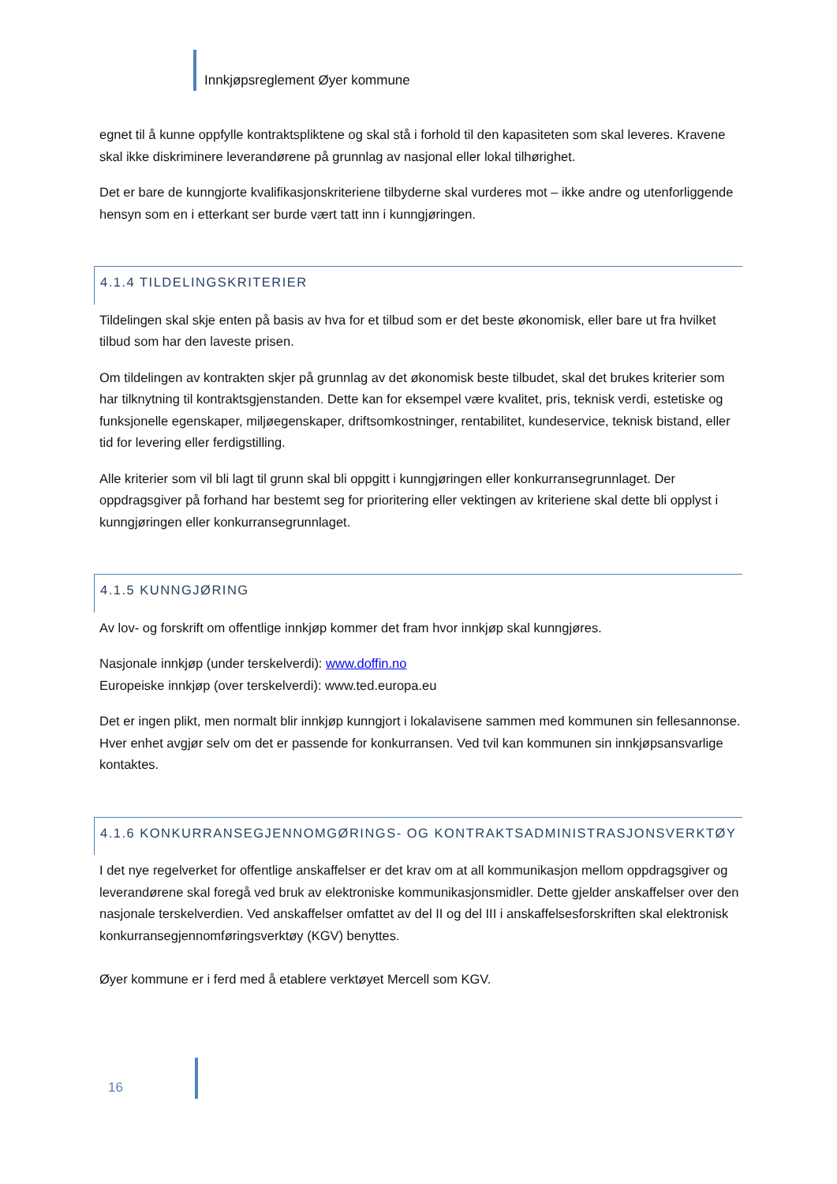Innkjøpsreglement Øyer kommune
egnet til å kunne oppfylle kontraktspliktene og skal stå i forhold til den kapasiteten som skal leveres. Kravene skal ikke diskriminere leverandørene på grunnlag av nasjonal eller lokal tilhørighet.
Det er bare de kunngjorte kvalifikasjonskriteriene tilbyderne skal vurderes mot – ikke andre og utenforliggende hensyn som en i etterkant ser burde vært tatt inn i kunngjøringen.
4.1.4 TILDELINGSKRITERIER
Tildelingen skal skje enten på basis av hva for et tilbud som er det beste økonomisk, eller bare ut fra hvilket tilbud som har den laveste prisen.
Om tildelingen av kontrakten skjer på grunnlag av det økonomisk beste tilbudet, skal det brukes kriterier som har tilknytning til kontraktsgjenstanden. Dette kan for eksempel være kvalitet, pris, teknisk verdi, estetiske og funksjonelle egenskaper, miljøegenskaper, driftsomkostninger, rentabilitet, kundeservice, teknisk bistand, eller tid for levering eller ferdigstilling.
Alle kriterier som vil bli lagt til grunn skal bli oppgitt i kunngjøringen eller konkurransegrunnlaget. Der oppdragsgiver på forhand har bestemt seg for prioritering eller vektingen av kriteriene skal dette bli opplyst i kunngjøringen eller konkurransegrunnlaget.
4.1.5 KUNNGJØRING
Av lov- og forskrift om offentlige innkjøp kommer det fram hvor innkjøp skal kunngjøres.
Nasjonale innkjøp (under terskelverdi): www.doffin.no
Europeiske innkjøp (over terskelverdi): www.ted.europa.eu
Det er ingen plikt, men normalt blir innkjøp kunngjort i lokalavisene sammen med kommunen sin fellesannonse. Hver enhet avgjør selv om det er passende for konkurransen. Ved tvil kan kommunen sin innkjøpsansvarlige kontaktes.
4.1.6 KONKURRANSEGJENNOMGØRINGS- OG KONTRAKTSADMINISTRASJONSVERKTØY
I det nye regelverket for offentlige anskaffelser er det krav om at all kommunikasjon mellom oppdragsgiver og leverandørene skal foregå ved bruk av elektroniske kommunikasjonsmidler. Dette gjelder anskaffelser over den nasjonale terskelverdien. Ved anskaffelser omfattet av del II og del III i anskaffelsesforskriften skal elektronisk konkurransegjennomføringsverktøy (KGV) benyttes.
Øyer kommune er i ferd med å etablere verktøyet Mercell som KGV.
16